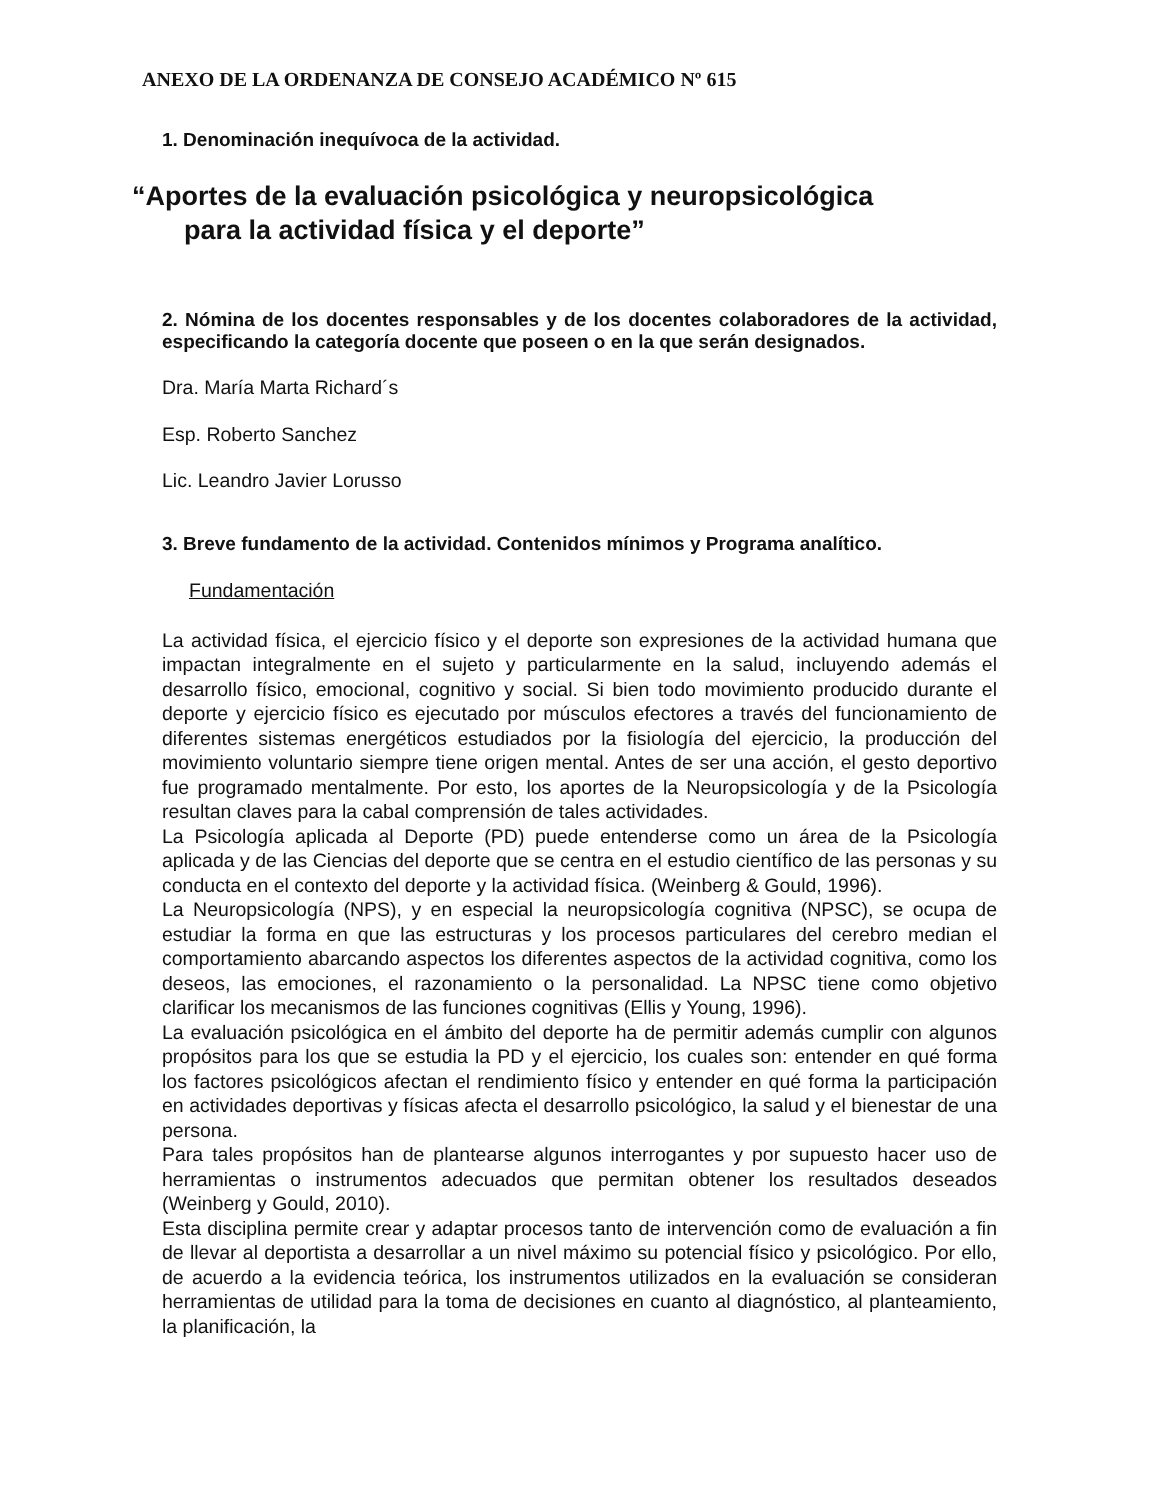ANEXO DE LA ORDENANZA DE CONSEJO ACADÉMICO Nº 615
1. Denominación inequívoca de la actividad.
“Aportes de la evaluación psicológica y neuropsicológica
para la actividad física y el deporte”
2. Nómina de los docentes responsables y de los docentes colaboradores de la actividad, especificando la categoría docente que poseen o en la que serán designados.
Dra. María Marta Richard´s
Esp. Roberto Sanchez
Lic. Leandro Javier Lorusso
3. Breve fundamento de la actividad. Contenidos mínimos y Programa analítico.
Fundamentación
La actividad física, el ejercicio físico y el deporte son expresiones de la actividad humana que impactan integralmente en el sujeto y particularmente en la salud, incluyendo además el desarrollo físico, emocional, cognitivo y social. Si bien todo movimiento producido durante el deporte y ejercicio físico es ejecutado por músculos efectores a través del funcionamiento de diferentes sistemas energéticos estudiados por la fisiología del ejercicio, la producción del movimiento voluntario siempre tiene origen mental. Antes de ser una acción, el gesto deportivo fue programado mentalmente. Por esto, los aportes de la Neuropsicología y de la Psicología resultan claves para la cabal comprensión de tales actividades.
La Psicología aplicada al Deporte (PD) puede entenderse como un área de la Psicología aplicada y de las Ciencias del deporte que se centra en el estudio científico de las personas y su conducta en el contexto del deporte y la actividad física. (Weinberg & Gould, 1996).
La Neuropsicología (NPS), y en especial la neuropsicología cognitiva (NPSC), se ocupa de estudiar la forma en que las estructuras y los procesos particulares del cerebro median el comportamiento abarcando aspectos los diferentes aspectos de la actividad cognitiva, como los deseos, las emociones, el razonamiento o la personalidad. La NPSC tiene como objetivo clarificar los mecanismos de las funciones cognitivas (Ellis y Young, 1996).
La evaluación psicológica en el ámbito del deporte ha de permitir además cumplir con algunos propósitos para los que se estudia la PD y el ejercicio, los cuales son: entender en qué forma los factores psicológicos afectan el rendimiento físico y entender en qué forma la participación en actividades deportivas y físicas afecta el desarrollo psicológico, la salud y el bienestar de una persona.
Para tales propósitos han de plantearse algunos interrogantes y por supuesto hacer uso de herramientas o instrumentos adecuados que permitan obtener los resultados deseados (Weinberg y Gould, 2010).
Esta disciplina permite crear y adaptar procesos tanto de intervención como de evaluación a fin de llevar al deportista a desarrollar a un nivel máximo su potencial físico y psicológico. Por ello, de acuerdo a la evidencia teórica, los instrumentos utilizados en la evaluación se consideran herramientas de utilidad para la toma de decisiones en cuanto al diagnóstico, al planteamiento, la planificación, la